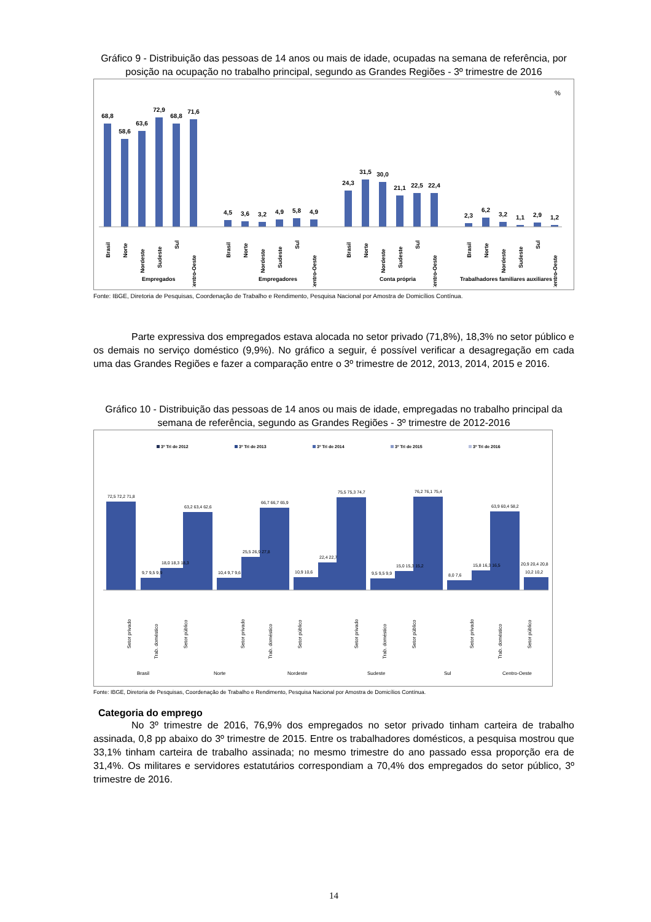Gráfico 9 - Distribuição das pessoas de 14 anos ou mais de idade, ocupadas na semana de referência, por posição na ocupação no trabalho principal, segundo as Grandes Regiões - 3º trimestre de 2016
%
68,8
58,6
63,6
72,9
68,8
71,6
4,5
3,6
3,2
4,9
5,8
4,9
24,3
31,5
30,0
21,1
22,5
22,4
2,3
6,2
3,2
1,1
2,9
1,2
Brasil
Norte
Nordeste
Sudeste
Sul
Centro-Oeste
Brasil
Norte
Nordeste
Sudeste
Sul
Centro-Oeste
Brasil
Norte
Nordeste
Sudeste
Sul
Centro-Oeste
Brasil
Norte
Nordeste
Sudeste
Sul
Centro-Oeste
Empregados
Empregadores
Conta própria
Trabalhadores familiares auxiliares
Fonte: IBGE, Diretoria de Pesquisas, Coordenação de Trabalho e Rendimento, Pesquisa Nacional por Amostra de Domicílios Contínua.
Parte expressiva dos empregados estava alocada no setor privado (71,8%), 18,3% no setor público e os demais no serviço doméstico (9,9%). No gráfico a seguir, é possível verificar a desagregação em cada uma das Grandes Regiões e fazer a comparação entre o 3º trimestre de 2012, 2013, 2014, 2015 e 2016.
Gráfico 10 - Distribuição das pessoas de 14 anos ou mais de idade, empregadas no trabalho principal da semana de referência, segundo as Grandes Regiões - 3º trimestre de 2012-2016
3º Tri de 2012
3º Tri de 2013
3º Tri de 2014
3º Tri de 2015
3º Tri de 2016
72,5 72,2 71,8
63,2 63,4 62,6
66,7 66,7 65,9
75,5 75,3 74,7
76,2 76,1 75,4
63,9 60,4 58,2
9,7 9,5 9,9
18,0 18,3 18,3
10,4 9,7 9,6
25,5 26,9 27,8
10,9 10,6
22,4 22,7
9,5 9,5 9,9
15,0 15,3 15,2
8,0 7,6
15,8 16,3 16,5
10,2 10,2
20,9 20,4 20,8
Setor privado
Trab. doméstico
Setor público
Setor privado
Trab. doméstico
Setor público
Setor privado
Trab. doméstico
Setor público
Setor privado
Trab. doméstico
Setor público
Brasil
Norte
Nordeste
Sudeste
Sul
Centro-Oeste
Fonte: IBGE, Diretoria de Pesquisas, Coordenação de Trabalho e Rendimento, Pesquisa Nacional por Amostra de Domicílios Contínua.
Categoria do emprego
No 3º trimestre de 2016, 76,9% dos empregados no setor privado tinham carteira de trabalho assinada, 0,8 pp abaixo do 3º trimestre de 2015. Entre os trabalhadores domésticos, a pesquisa mostrou que 33,1% tinham carteira de trabalho assinada; no mesmo trimestre do ano passado essa proporção era de 31,4%. Os militares e servidores estatutários correspondiam a 70,4% dos empregados do setor público, 3º trimestre de 2016.
14